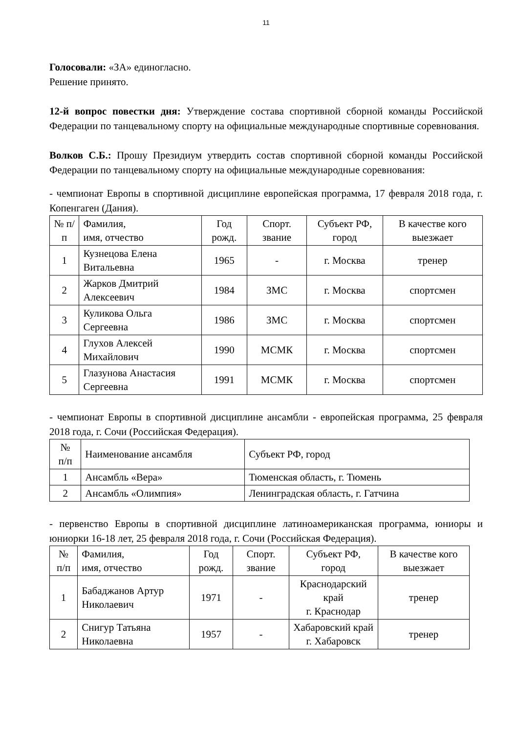11
Голосовали: «ЗА» единогласно.
Решение принято.
12-й вопрос повестки дня: Утверждение состава спортивной сборной команды Российской Федерации по танцевальному спорту на официальные международные спортивные соревнования.
Волков С.Б.: Прошу Президиум утвердить состав спортивной сборной команды Российской Федерации по танцевальному спорту на официальные международные соревнования:
- чемпионат Европы в спортивной дисциплине европейская программа, 17 февраля 2018 года, г. Копенгаген (Дания).
| № п/п | Фамилия, имя, отчество | Год рожд. | Спорт. звание | Субъект РФ, город | В качестве кого выезжает |
| --- | --- | --- | --- | --- | --- |
| 1 | Кузнецова Елена Витальевна | 1965 | - | г. Москва | тренер |
| 2 | Жарков Дмитрий Алексеевич | 1984 | ЗМС | г. Москва | спортсмен |
| 3 | Куликова Ольга Сергеевна | 1986 | ЗМС | г. Москва | спортсмен |
| 4 | Глухов Алексей Михайлович | 1990 | МСМК | г. Москва | спортсмен |
| 5 | Глазунова Анастасия Сергеевна | 1991 | МСМК | г. Москва | спортсмен |
- чемпионат Европы в спортивной дисциплине ансамбли - европейская программа, 25 февраля 2018 года, г. Сочи (Российская Федерация).
| № п/п | Наименование ансамбля | Субъект РФ, город |
| --- | --- | --- |
| 1 | Ансамбль «Вера» | Тюменская область, г. Тюмень |
| 2 | Ансамбль «Олимпия» | Ленинградская область, г. Гатчина |
- первенство Европы в спортивной дисциплине латиноамериканская программа, юниоры и юниорки 16-18 лет, 25 февраля 2018 года, г. Сочи (Российская Федерация).
| № п/п | Фамилия, имя, отчество | Год рожд. | Спорт. звание | Субъект РФ, город | В качестве кого выезжает |
| --- | --- | --- | --- | --- | --- |
| 1 | Бабаджанов Артур Николаевич | 1971 | - | Краснодарский край г. Краснодар | тренер |
| 2 | Снигур Татьяна Николаевна | 1957 | - | Хабаровский край г. Хабаровск | тренер |